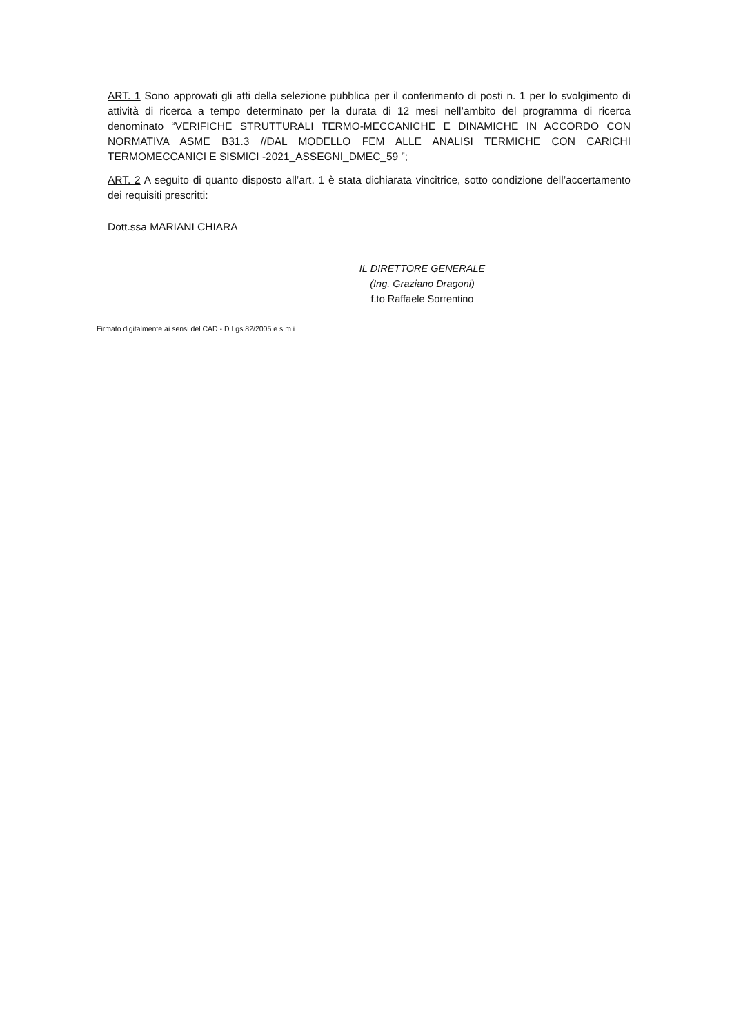ART. 1 Sono approvati gli atti della selezione pubblica per il conferimento di posti n. 1 per lo svolgimento di attività di ricerca a tempo determinato per la durata di 12 mesi nell’ambito del programma di ricerca denominato “VERIFICHE STRUTTURALI TERMO-MECCANICHE E DINAMICHE IN ACCORDO CON NORMATIVA ASME B31.3 //DAL MODELLO FEM ALLE ANALISI TERMICHE CON CARICHI TERMOMECCANICI E SISMICI -2021_ASSEGNI_DMEC_59 ”;
ART. 2 A seguito di quanto disposto all’art. 1 è stata dichiarata vincitrice, sotto condizione dell’accertamento dei requisiti prescritti:
Dott.ssa MARIANI CHIARA
IL DIRETTORE GENERALE
(Ing. Graziano Dragoni)
f.to Raffaele Sorrentino
Firmato digitalmente ai sensi del CAD - D.Lgs 82/2005 e s.m.i..